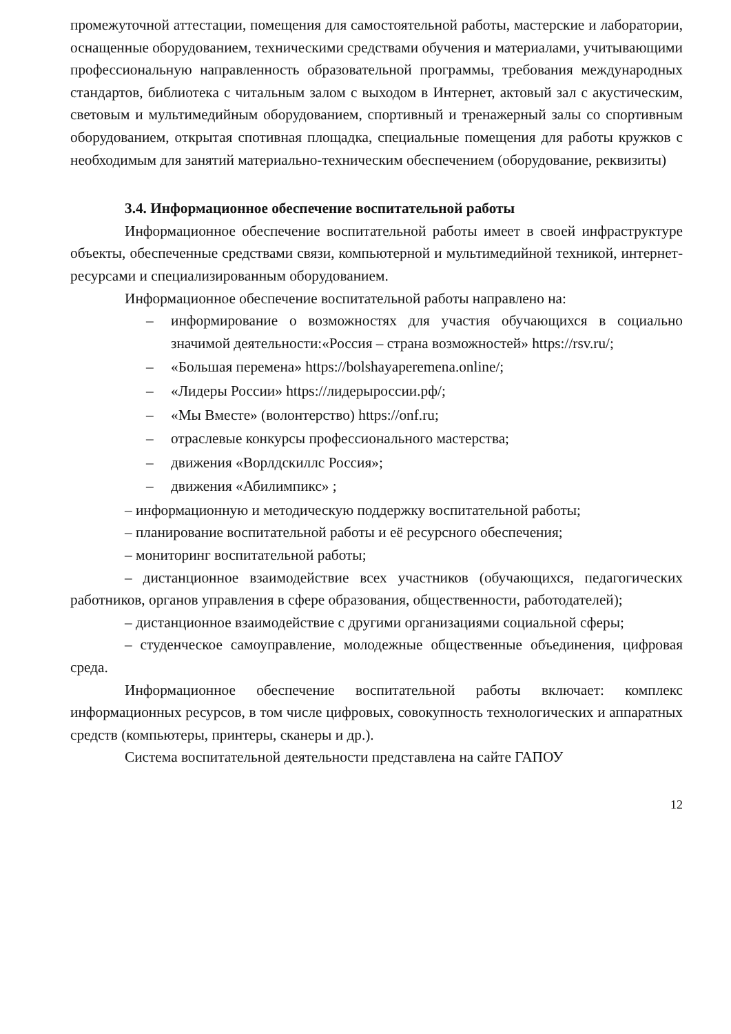промежуточной аттестации, помещения для самостоятельной работы, мастерские и лаборатории, оснащенные оборудованием, техническими средствами обучения и материалами, учитывающими профессиональную направленность образовательной программы, требования международных стандартов, библиотека с читальным залом с выходом в Интернет, актовый зал с акустическим, световым и мультимедийным оборудованием, спортивный и тренажерный залы со спортивным оборудованием, открытая спотивная площадка, специальные помещения для работы кружков с необходимым для занятий материально-техническим обеспечением (оборудование, реквизиты)
3.4. Информационное обеспечение воспитательной работы
Информационное обеспечение воспитательной работы имеет в своей инфраструктуре объекты, обеспеченные средствами связи, компьютерной и мультимедийной техникой, интернет-ресурсами и специализированным оборудованием.
Информационное обеспечение воспитательной работы направлено на:
– информирование о возможностях для участия обучающихся в социально значимой деятельности:«Россия – страна возможностей» https://rsv.ru/;
– «Большая перемена» https://bolshayaperemena.online/;
– «Лидеры России» https://лидерыроссии.рф/;
– «Мы Вместе» (волонтерство) https://onf.ru;
– отраслевые конкурсы профессионального мастерства;
– движения «Ворлдскиллс Россия»;
– движения «Абилимпикс» ;
– информационную и методическую поддержку воспитательной работы;
– планирование воспитательной работы и её ресурсного обеспечения;
– мониторинг воспитательной работы;
– дистанционное взаимодействие всех участников (обучающихся, педагогических работников, органов управления в сфере образования, общественности, работодателей);
– дистанционное взаимодействие с другими организациями социальной сферы;
– студенческое самоуправление, молодежные общественные объединения, цифровая среда.
Информационное обеспечение воспитательной работы включает: комплекс информационных ресурсов, в том числе цифровых, совокупность технологических и аппаратных средств (компьютеры, принтеры, сканеры и др.).
Система воспитательной деятельности представлена на сайте ГАПОУ
12